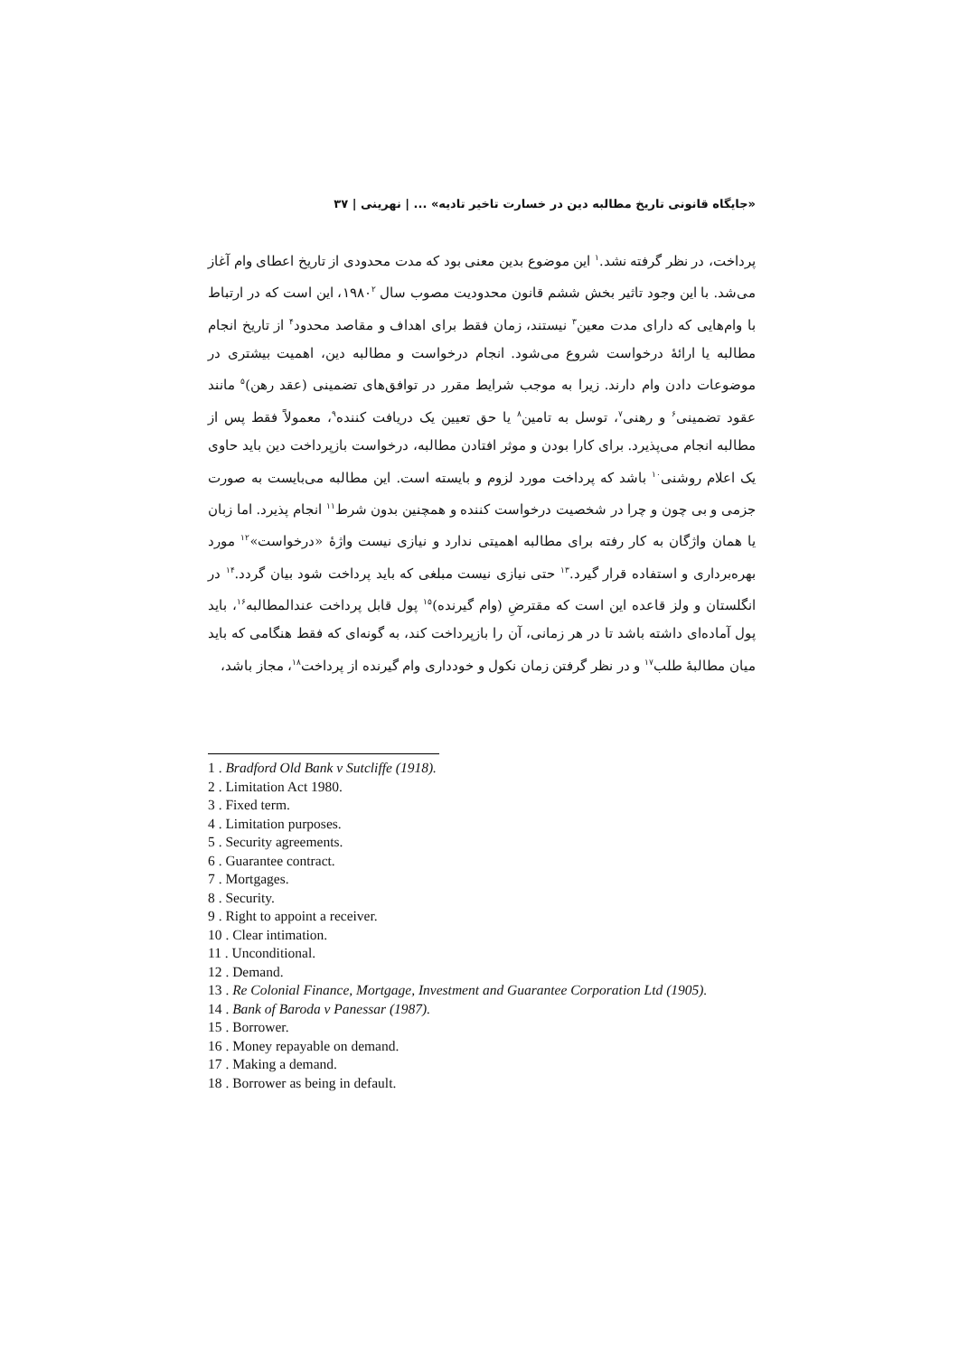«جایگاه قانونی تاریخ مطالبه دین در خسارت تاخیر تادیه» ... | نهرینی | ۳۷
پرداخت، در نظر گرفته نشد.<sup>۱</sup> این موضوع بدین معنی بود که مدت محدودی از تاریخ اعطای وام آغاز می‌شد. با این وجود تاثیر بخش ششم قانون محدودیت مصوب سال ۱۹۸۰<sup>۲</sup>، این است که در ارتباط با وام‌هایی که دارای مدت معین<sup>۳</sup> نیستند، زمان فقط برای اهداف و مقاصد محدود<sup>۴</sup> از تاریخ انجام مطالبه یا ارائهٔ درخواست شروع می‌شود. انجام درخواست و مطالبه دین، اهمیت بیشتری در موضوعات دادن وام دارند. زیرا به موجب شرایط مقرر در توافق‌های تضمینی (عقد رهن)<sup>۵</sup> مانند عقود تضمینی<sup>۶</sup> و رهنی<sup>۷</sup>، توسل به تامین<sup>۸</sup> یا حق تعیین یک دریافت کننده<sup>۹</sup>، معمولاً فقط پس از مطالبه انجام می‌پذیرد. برای کارا بودن و موثر افتادن مطالبه، درخواست بازپرداخت دین باید حاوی یک اعلام روشنی<sup>۱۰</sup> باشد که پرداخت مورد لزوم و بایسته است. این مطالبه می‌بایست به صورت جزمی و بی چون و چرا در شخصیت درخواست کننده و همچنین بدون شرط<sup>۱۱</sup> انجام پذیرد. اما زبان یا همان واژگان به کار رفته برای مطالبه اهمیتی ندارد و نیازی نیست واژهٔ «درخواست»<sup>۱۲</sup> مورد بهره‌برداری و استفاده قرار گیرد.<sup>۱۳</sup> حتی نیازی نیست مبلغی که باید پرداخت شود بیان گردد.<sup>۱۴</sup> در انگلستان و ولز قاعده این است که مقترضِ (وام گیرنده)<sup>۱۵</sup> پول قابل پرداخت عندالمطالبه<sup>۱۶</sup>، باید پول آماده‌ای داشته باشد تا در هر زمانی، آن را بازپرداخت کند، به گونه‌ای که فقط هنگامی که باید میان مطالبهٔ طلب<sup>۱۷</sup> و در نظر گرفتن زمان نکول و خودداری وام گیرنده از پرداخت<sup>۱۸</sup>، مجاز باشد،
1 . Bradford Old Bank v Sutcliffe (1918).
2 . Limitation Act 1980.
3 . Fixed term.
4 . Limitation purposes.
5 . Security agreements.
6 . Guarantee contract.
7 . Mortgages.
8 . Security.
9 . Right to appoint a receiver.
10 . Clear intimation.
11 . Unconditional.
12 . Demand.
13 . Re Colonial Finance, Mortgage, Investment and Guarantee Corporation Ltd (1905).
14 . Bank of Baroda v Panessar (1987).
15 . Borrower.
16 . Money repayable on demand.
17 . Making a demand.
18 . Borrower as being in default.